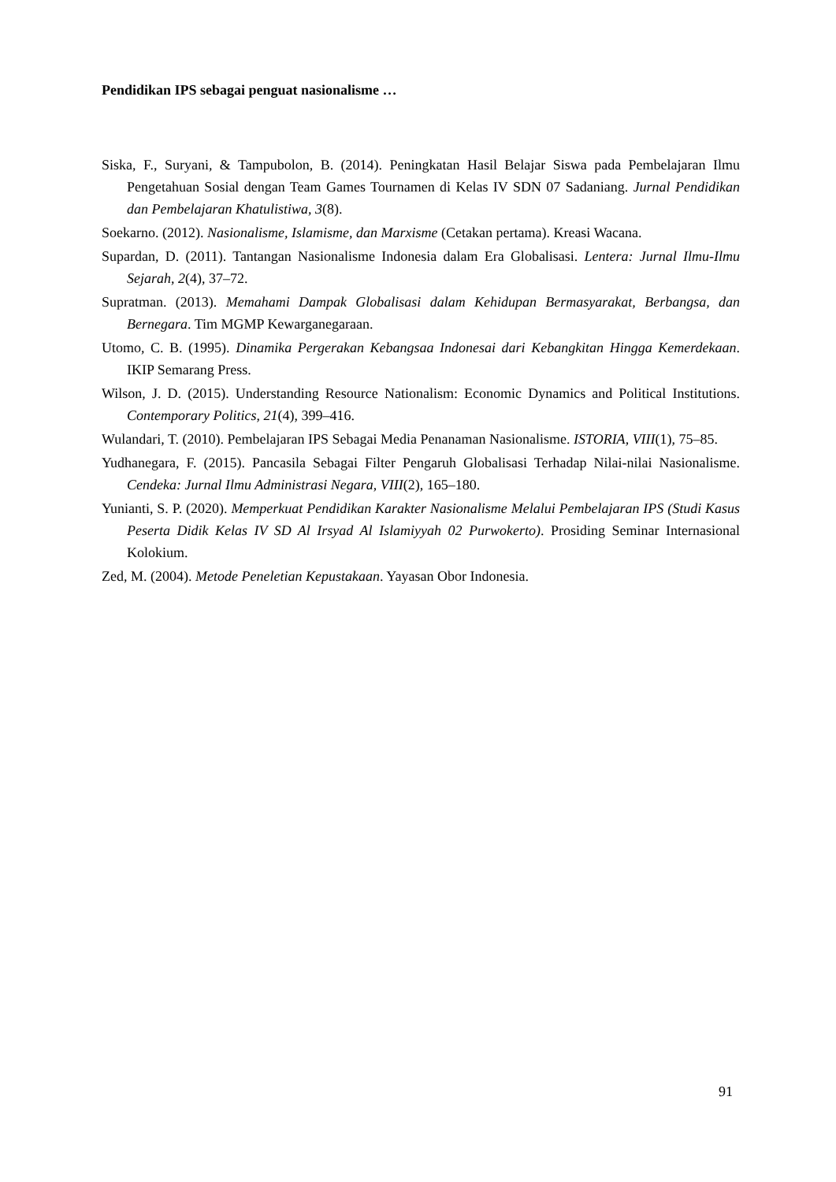Pendidikan IPS sebagai penguat nasionalisme …
Siska, F., Suryani, & Tampubolon, B. (2014). Peningkatan Hasil Belajar Siswa pada Pembelajaran Ilmu Pengetahuan Sosial dengan Team Games Tournamen di Kelas IV SDN 07 Sadaniang. Jurnal Pendidikan dan Pembelajaran Khatulistiwa, 3(8).
Soekarno. (2012). Nasionalisme, Islamisme, dan Marxisme (Cetakan pertama). Kreasi Wacana.
Supardan, D. (2011). Tantangan Nasionalisme Indonesia dalam Era Globalisasi. Lentera: Jurnal Ilmu-Ilmu Sejarah, 2(4), 37–72.
Supratman. (2013). Memahami Dampak Globalisasi dalam Kehidupan Bermasyarakat, Berbangsa, dan Bernegara. Tim MGMP Kewarganegaraan.
Utomo, C. B. (1995). Dinamika Pergerakan Kebangsaa Indonesai dari Kebangkitan Hingga Kemerdekaan. IKIP Semarang Press.
Wilson, J. D. (2015). Understanding Resource Nationalism: Economic Dynamics and Political Institutions. Contemporary Politics, 21(4), 399–416.
Wulandari, T. (2010). Pembelajaran IPS Sebagai Media Penanaman Nasionalisme. ISTORIA, VIII(1), 75–85.
Yudhanegara, F. (2015). Pancasila Sebagai Filter Pengaruh Globalisasi Terhadap Nilai-nilai Nasionalisme. Cendeka: Jurnal Ilmu Administrasi Negara, VIII(2), 165–180.
Yunianti, S. P. (2020). Memperkuat Pendidikan Karakter Nasionalisme Melalui Pembelajaran IPS (Studi Kasus Peserta Didik Kelas IV SD Al Irsyad Al Islamiyyah 02 Purwokerto). Prosiding Seminar Internasional Kolokium.
Zed, M. (2004). Metode Peneletian Kepustakaan. Yayasan Obor Indonesia.
91